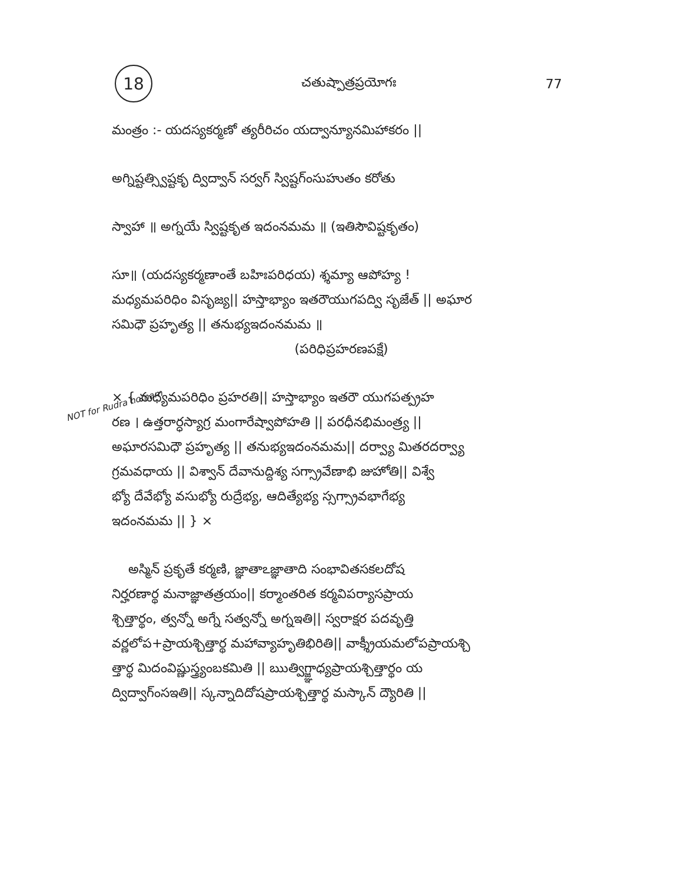18
చతుష్పాత్రప్రయోగః 77
NOT for Rudra homam
మంత్రం :- యదస్యకర్మణో త్యరీరిచం యద్వాన్యూనమిహాకరం ||
అగ్నిష్టత్స్విష్టకృ ద్విద్వాన్ సర్వగ్ స్విష్టగ్ంసుహుతం కరోతు
స్వాహా ॥ అగ్నయే స్విష్టకృత ఇదంనమమ ॥ (ఇతిసౌవిష్టకృతం)
సూ॥ (యదస్యకర్మణాంతే బహిఃపరిధయ) శ్శమ్యా ఆపోహ్య !
మధ్యమపరిధిం విసృజ్య|| హస్తాభ్యాం ఇతరౌయుగపద్వి సృజేత్ || అఘార
సమిధౌ ప్రహృత్య || తనుభ్యఇదంనమమ ॥
(పరిధిప్రహరణపక్షే)
× { మధ్యమపరిధిం ప్రహరతి|| హస్తాభ్యాం ఇతరౌ యుగపత్ప్రహ
రణ । ఉత్తరార్ధస్యాగ్ర మంగారేష్వాపోహతి || పరధీనభిమంత్ర్య ||
అఘారసమిధౌ ప్రహృత్య || తనుభ్యఇదంనమమ|| దర్వ్యా మితరదర్వ్యా
గ్రమవధాయ || విశ్వాన్ దేవానుద్దిశ్య సగ్స్రావేణాభి జుహోతి|| విశ్వే
భ్యో దేవేభ్యో వసుభ్యో రుద్రేభ్య, ఆదిత్యేభ్య స్సగ్స్రావభాగేభ్య
ఇదంనమమ || } ×
అస్మిన్ ప్రకృతే కర్మణి, జ్ఞాతాఽజ్ఞాతాది సంభావితసకలదోష
నిర్హరణార్థ మనాజ్ఞాతత్రయం|| కర్మాంతరిత కర్మవిపర్యాసప్రాయ
శ్చిత్తార్థం, త్వన్నో అగ్నే సత్వన్నో అగ్నఇతి|| స్వరాక్షర పదవృత్తి
వర్ణలోప+ప్రాయశ్చిత్తార్థ మహావ్యాహృతిభిరితి|| వాక్శ్రీయమలోపప్రాయశ్చి
త్తార్థ మిదంవిష్ణుస్త్ర్యంబకమితి || ఋత్విగ్జ్ఞాధ్యప్రాయశ్చిత్తార్థం య
ద్విద్వాగ్ంసఇతి|| స్కన్నాదిదోషప్రాయశ్చిత్తార్థ మస్కాన్ ద్యౌరితి ||